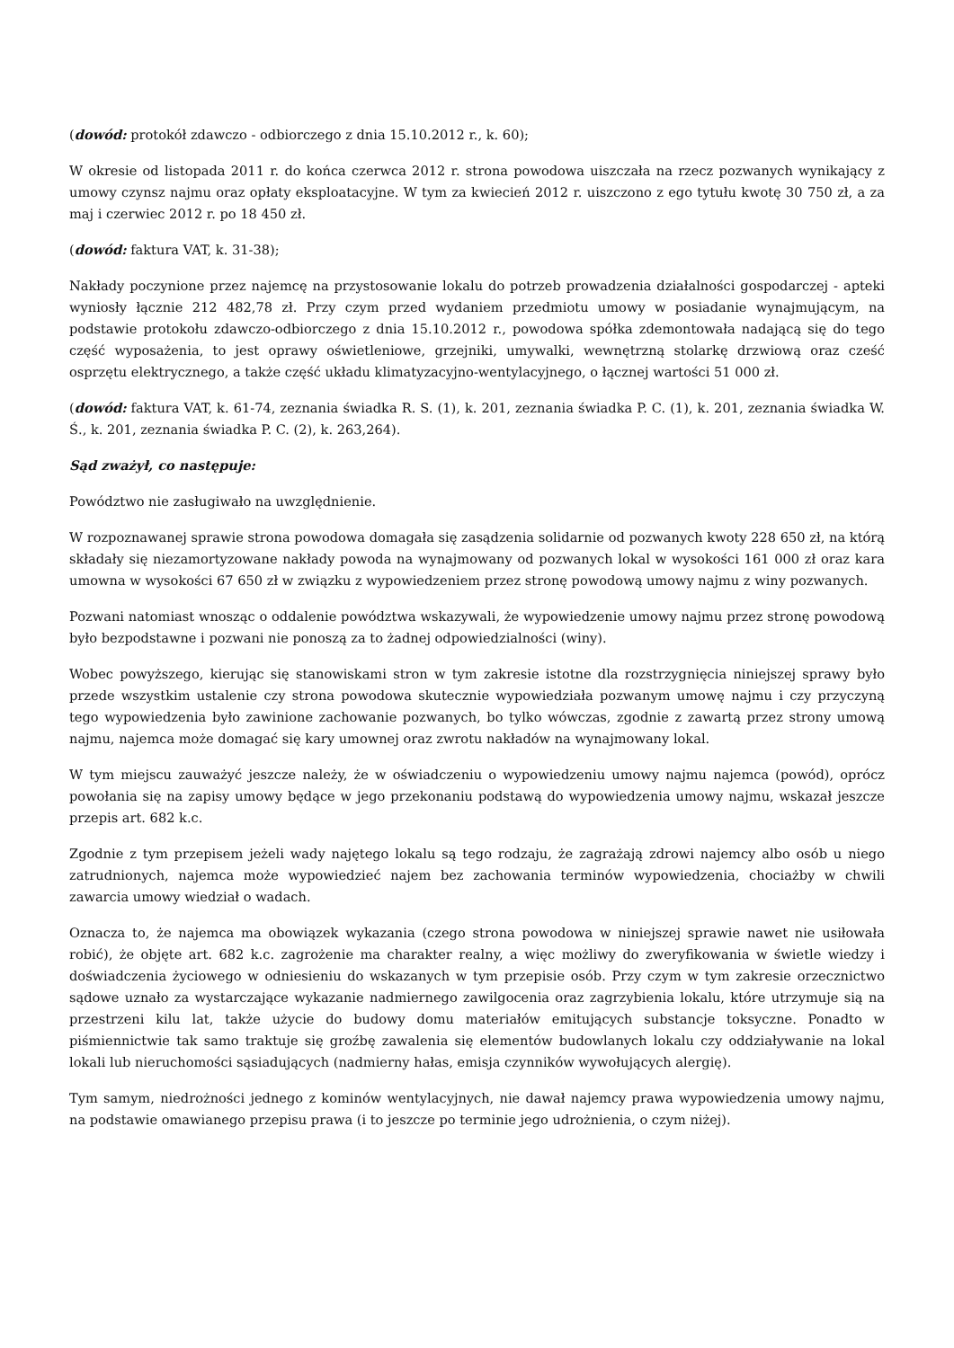(dowód: protokół zdawczo - odbiorczego z dnia 15.10.2012 r., k. 60);
W okresie od listopada 2011 r. do końca czerwca 2012 r. strona powodowa uiszczała na rzecz pozwanych wynikający z umowy czynsz najmu oraz opłaty eksploatacyjne. W tym za kwiecień 2012 r. uiszczono z ego tytułu kwotę 30 750 zł, a za maj i czerwiec 2012 r. po 18 450 zł.
(dowód: faktura VAT, k. 31-38);
Nakłady poczynione przez najemcę na przystosowanie lokalu do potrzeb prowadzenia działalności gospodarczej - apteki wyniosły łącznie 212 482,78 zł. Przy czym przed wydaniem przedmiotu umowy w posiadanie wynajmującym, na podstawie protokołu zdawczo-odbiorczego z dnia 15.10.2012 r., powodowa spółka zdemontowała nadającą się do tego część wyposażenia, to jest oprawy oświetleniowe, grzejniki, umywalki, wewnętrzną stolarkę drzwiową oraz cześć osprzętu elektrycznego, a także część układu klimatyzacyjno-wentylacyjnego, o łącznej wartości 51 000 zł.
(dowód: faktura VAT, k. 61-74, zeznania świadka R. S. (1), k. 201, zeznania świadka P. C. (1), k. 201, zeznania świadka W. Ś., k. 201, zeznania świadka P. C. (2), k. 263,264).
Sąd zważył, co następuje:
Powództwo nie zasługiwało na uwzględnienie.
W rozpoznawanej sprawie strona powodowa domagała się zasądzenia solidarnie od pozwanych kwoty 228 650 zł, na którą składały się niezamortyzowane nakłady powoda na wynajmowany od pozwanych lokal w wysokości 161 000 zł oraz kara umowna w wysokości 67 650 zł w związku z wypowiedzeniem przez stronę powodową umowy najmu z winy pozwanych.
Pozwani natomiast wnosząc o oddalenie powództwa wskazywali, że wypowiedzenie umowy najmu przez stronę powodową było bezpodstawne i pozwani nie ponoszą za to żadnej odpowiedzialności (winy).
Wobec powyższego, kierując się stanowiskami stron w tym zakresie istotne dla rozstrzygnięcia niniejszej sprawy było przede wszystkim ustalenie czy strona powodowa skutecznie wypowiedziała pozwanym umowę najmu i czy przyczyną tego wypowiedzenia było zawinione zachowanie pozwanych, bo tylko wówczas, zgodnie z zawartą przez strony umową najmu, najemca może domagać się kary umownej oraz zwrotu nakładów na wynajmowany lokal.
W tym miejscu zauważyć jeszcze należy, że w oświadczeniu o wypowiedzeniu umowy najmu najemca (powód), oprócz powołania się na zapisy umowy będące w jego przekonaniu podstawą do wypowiedzenia umowy najmu, wskazał jeszcze przepis art. 682 k.c.
Zgodnie z tym przepisem jeżeli wady najętego lokalu są tego rodzaju, że zagrażają zdrowi najemcy albo osób u niego zatrudnionych, najemca może wypowiedzieć najem bez zachowania terminów wypowiedzenia, chociażby w chwili zawarcia umowy wiedział o wadach.
Oznacza to, że najemca ma obowiązek wykazania (czego strona powodowa w niniejszej sprawie nawet nie usiłowała robić), że objęte art. 682 k.c. zagrożenie ma charakter realny, a więc możliwy do zweryfikowania w świetle wiedzy i doświadczenia życiowego w odniesieniu do wskazanych w tym przepisie osób. Przy czym w tym zakresie orzecznictwo sądowe uznało za wystarczające wykazanie nadmiernego zawilgocenia oraz zagrzybienia lokalu, które utrzymuje sią na przestrzeni kilu lat, także użycie do budowy domu materiałów emitujących substancje toksyczne. Ponadto w piśmiennictwie tak samo traktuje się groźbę zawalenia się elementów budowlanych lokalu czy oddziaływanie na lokal lokali lub nieruchomości sąsiadujących (nadmierny hałas, emisja czynników wywołujących alergię).
Tym samym, niedrożności jednego z kominów wentylacyjnych, nie dawał najemcy prawa wypowiedzenia umowy najmu, na podstawie omawianego przepisu prawa (i to jeszcze po terminie jego udrożnienia, o czym niżej).